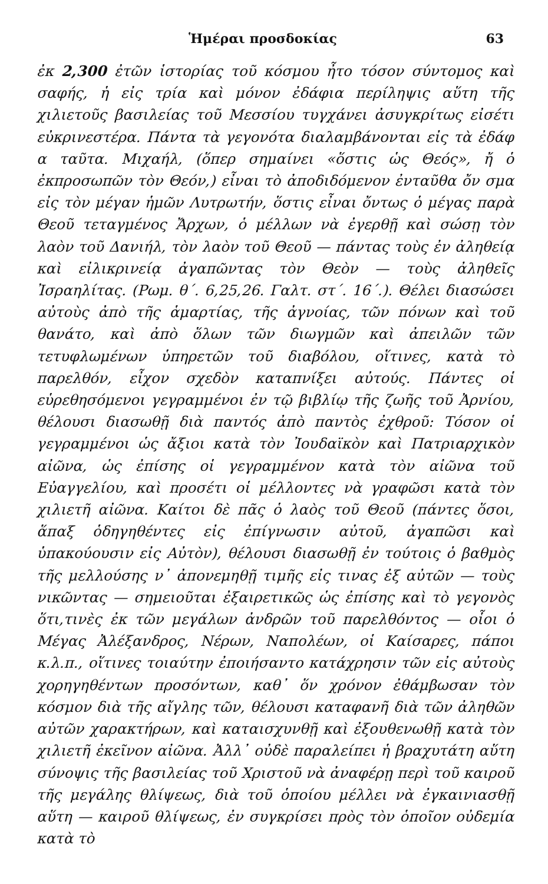Ἡμέραι προσδοκίας 63
ἐκ 2,300 ἐτῶν ἱστορίας τοῦ κόσμου ἦτο τόσον σύντομος καὶ σαφής, ἡ εἰς τρία καὶ μόνον ἐδάφια περίληψις αὕτη τῆς χιλιετοῦς βασιλείας τοῦ Μεσσίου τυγχάνει ἀσυγκρίτως εἰσέτι εὐκρινεστέρα. Πάντα τὰ γεγονότα διαλαμβάνονται εἰς τὰ ἐδάφ α ταῦτα. Μιχαήλ, (ὅπερ σημαίνει «ὅστις ὡς Θεός», ἤ ὁ ἐκπροσωπῶν τὸν Θεόν,) εἶναι τὸ ἀποδιδόμενον ἐνταῦθα ὄν σμα εἰς τὸν μέγαν ἡμῶν Λυτρωτήν, ὅστις εἶναι ὄντως ὁ μέγας παρὰ Θεοῦ τεταγμένος Ἄρχων, ὁ μέλλων νὰ ἐγερθῇ καὶ σώσῃ τὸν λαὸν τοῦ Δανιήλ, τὸν λαὸν τοῦ Θεοῦ — πάντας τοὺς ἐν ἀληθείᾳ καὶ εἰλικρινείᾳ ἀγαπῶντας τὸν Θεὸν — τοὺς ἀληθεῖς Ἰσραηλίτας. (Ρωμ. θ΄. 6,25,26. Γαλτ. στ΄. 16΄.). Θέλει διασώσει αὐτοὺς ἀπὸ τῆς ἁμαρτίας, τῆς ἀγνοίας, τῶν πόνων καὶ τοῦ θανάτο, καὶ ἀπὸ ὅλων τῶν διωγμῶν καὶ ἀπειλῶν τῶν τετυφλωμένων ὑπηρετῶν τοῦ διαβόλου, οἵτινες, κατὰ τὸ παρελθόν, εἶχον σχεδὸν καταπνίξει αὐτούς. Πάντες οἱ εὑρεθησόμενοι γεγραμμένοι ἐν τῷ βιβλίῳ τῆς ζωῆς τοῦ Ἀρνίου, θέλουσι διασωθῇ διὰ παντός ἀπὸ παντὸς ἐχθροῦ: Τόσον οἱ γεγραμμένοι ὡς ἄξιοι κατὰ τὸν Ἰουδαϊκὸν καὶ Πατριαρχικὸν αἰῶνα, ὡς ἐπίσης οἱ γεγραμμένον κατὰ τὸν αἰῶνα τοῦ Εὐαγγελίου, καὶ προσέτι οἱ μέλλοντες νὰ γραφῶσι κατὰ τὸν χιλιετῆ αἰῶνα. Καίτοι δὲ πᾶς ὁ λαὸς τοῦ Θεοῦ (πάντες ὅσοι, ἅπαξ ὁδηγηθέντες εἰς ἐπίγνωσιν αὐτοῦ, ἀγαπῶσι καὶ ὑπακούουσιν εἰς Αὐτὸν), θέλουσι διασωθῇ ἐν τούτοις ὁ βαθμὸς τῆς μελλούσης ν᾿ ἀπονεμηθῇ τιμῆς εἰς τινας ἐξ αὐτῶν — τοὺς νικῶντας — σημειοῦται ἐξαιρετικῶς ὡς ἐπίσης καὶ τὸ γεγονὸς ὅτι,τινὲς ἐκ τῶν μεγάλων ἀνδρῶν τοῦ παρελθόντος — οἷοι ὁ Μέγας Ἀλέξανδρος, Νέρων, Ναπολέων, οἱ Καίσαρες, πάποι κ.λ.π., οἵτινες τοιαύτην ἐποιήσαντο κατάχρησιν τῶν εἰς αὐτοὺς χορηγηθέντων προσόντων, καθ᾿ ὅν χρόνον ἐθάμβωσαν τὸν κόσμον διὰ τῆς αἴγλης τῶν, θέλουσι καταφανῆ διὰ τῶν ἀληθῶν αὐτῶν χαρακτήρων, καὶ καταισχυνθῇ καὶ ἐξουθενωθῇ κατὰ τὸν χιλιετῆ ἐκεῖνον αἰῶνα. Ἀλλ᾿ οὐδὲ παραλείπει ἡ βραχυτάτη αὕτη σύνοψις τῆς βασιλείας τοῦ Χριστοῦ νὰ ἀναφέρῃ περὶ τοῦ καιροῦ τῆς μεγάλης θλίψεως, διὰ τοῦ ὁποίου μέλλει νὰ ἐγκαινιασθῇ αὕτη — καιροῦ θλίψεως, ἐν συγκρίσει πρὸς τὸν ὁποῖον οὐδεμία κατὰ τὸ